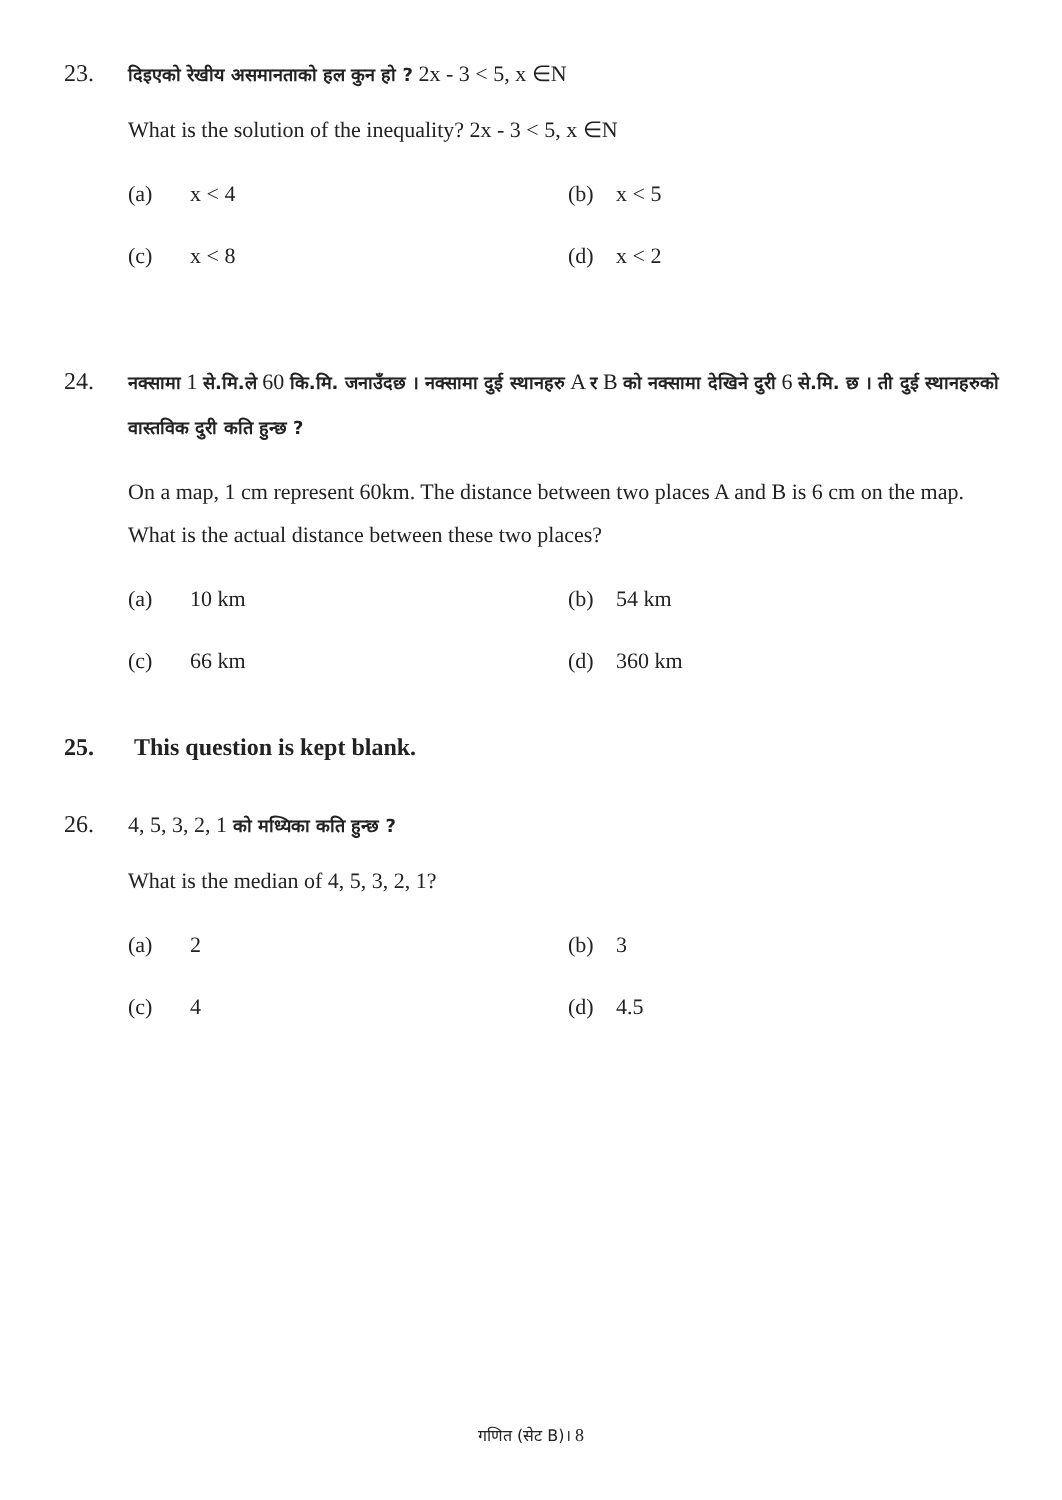23. दिइएको रेखीय असमानताको हल कुन हो ? 2x - 3 < 5, x ∈N
What is the solution of the inequality? 2x - 3 < 5, x ∈N
(a) x < 4
(b) x < 5
(c) x < 8
(d) x < 2
24. नक्सामा 1 से.मि.ले 60 कि.मि. जनाउँदछ । नक्सामा दुई स्थानहरु A र B को नक्सामा देखिने दुरी 6 से.मि. छ । ती दुई स्थानहरुको वास्तविक दुरी कति हुन्छ ?
On a map, 1 cm represent 60km. The distance between two places A and B is 6 cm on the map. What is the actual distance between these two places?
(a) 10 km
(b) 54 km
(c) 66 km
(d) 360 km
25. This question is kept blank.
26. 4, 5, 3, 2, 1 को मध्यिका कति हुन्छ ?
What is the median of 4, 5, 3, 2, 1?
(a) 2
(b) 3
(c) 4
(d) 4.5
गणित (सेट B)। 8